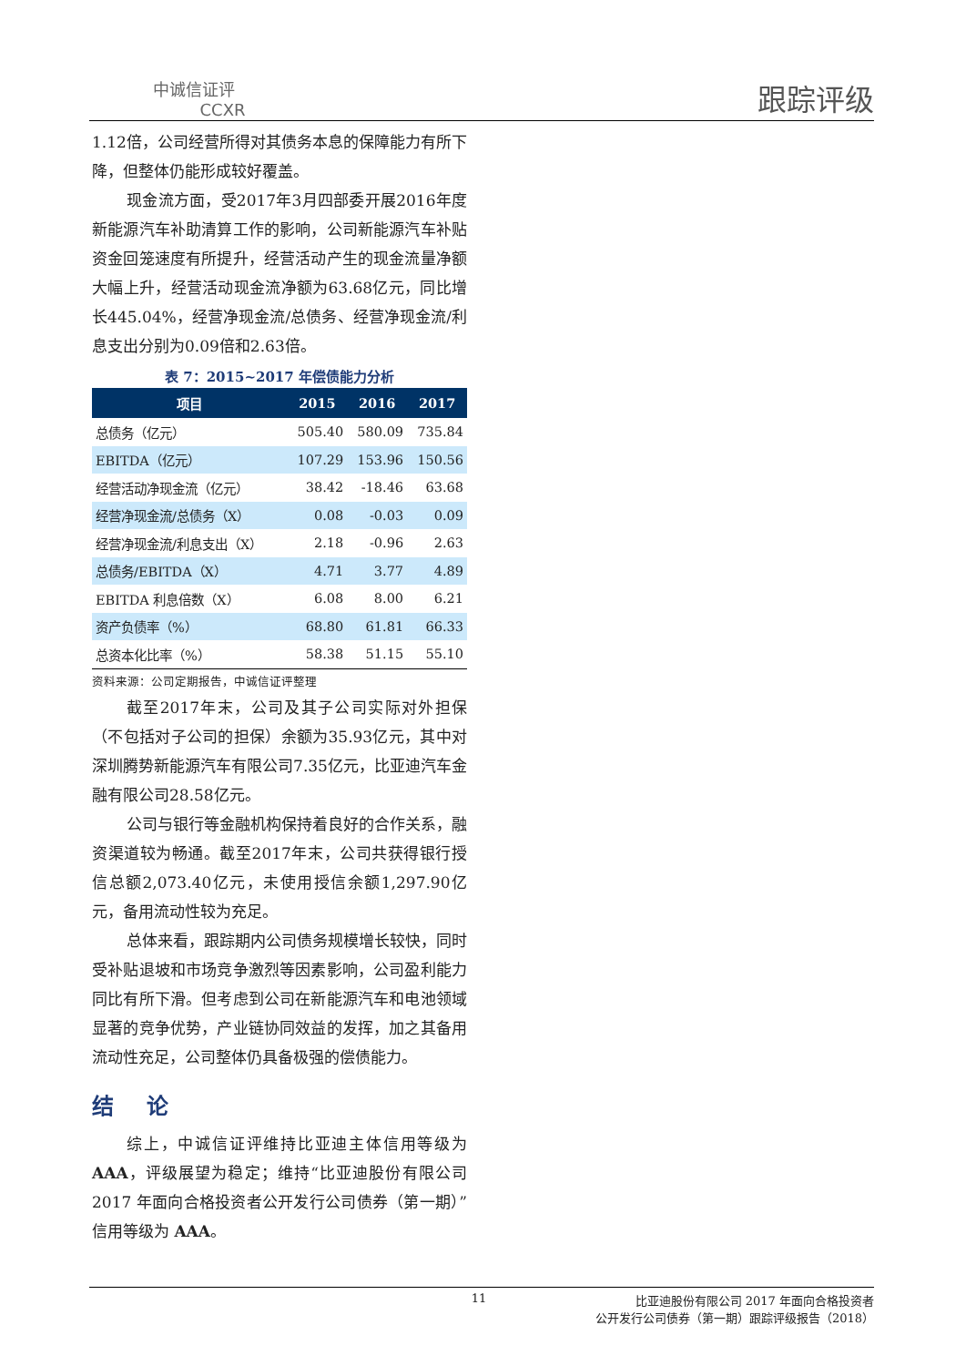中诚信证评
CCXR
跟踪评级
1.12倍，公司经营所得对其债务本息的保障能力有所下降，但整体仍能形成较好覆盖。
现金流方面，受2017年3月四部委开展2016年度新能源汽车补助清算工作的影响，公司新能源汽车补贴资金回笼速度有所提升，经营活动产生的现金流量净额大幅上升，经营活动现金流净额为63.68亿元，同比增长445.04%，经营净现金流/总债务、经营净现金流/利息支出分别为0.09倍和2.63倍。
表 7：2015~2017 年偿债能力分析
| 项目 | 2015 | 2016 | 2017 |
| --- | --- | --- | --- |
| 总债务（亿元） | 505.40 | 580.09 | 735.84 |
| EBITDA（亿元） | 107.29 | 153.96 | 150.56 |
| 经营活动净现金流（亿元） | 38.42 | -18.46 | 63.68 |
| 经营净现金流/总债务（X） | 0.08 | -0.03 | 0.09 |
| 经营净现金流/利息支出（X） | 2.18 | -0.96 | 2.63 |
| 总债务/EBITDA（X） | 4.71 | 3.77 | 4.89 |
| EBITDA 利息倍数（X） | 6.08 | 8.00 | 6.21 |
| 资产负债率（%） | 68.80 | 61.81 | 66.33 |
| 总资本化比率（%） | 58.38 | 51.15 | 55.10 |
资料来源：公司定期报告，中诚信证评整理
截至2017年末，公司及其子公司实际对外担保（不包括对子公司的担保）余额为35.93亿元，其中对深圳腾势新能源汽车有限公司7.35亿元，比亚迪汽车金融有限公司28.58亿元。
公司与银行等金融机构保持着良好的合作关系，融资渠道较为畅通。截至2017年末，公司共获得银行授信总额2,073.40亿元，未使用授信余额1,297.90亿元，备用流动性较为充足。
总体来看，跟踪期内公司债务规模增长较快，同时受补贴退坡和市场竞争激烈等因素影响，公司盈利能力同比有所下滑。但考虑到公司在新能源汽车和电池领域显著的竞争优势，产业链协同效益的发挥，加之其备用流动性充足，公司整体仍具备极强的偿债能力。
结 论
综上，中诚信证评维持比亚迪主体信用等级为AAA，评级展望为稳定；维持“比亚迪股份有限公司 2017 年面向合格投资者公开发行公司债券（第一期）”信用等级为 AAA。
11 比亚迪股份有限公司 2017 年面向合格投资者
公开发行公司债券（第一期）跟踪评级报告（2018）